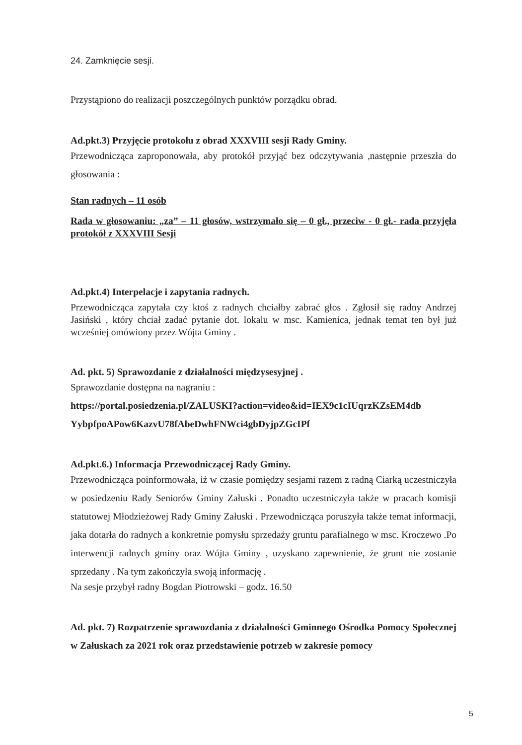24. Zamknięcie sesji.
Przystąpiono do realizacji poszczególnych punktów porządku obrad.
Ad.pkt.3) Przyjęcie protokołu z obrad XXXVIII sesji Rady Gminy.
Przewodnicząca zaproponowała, aby protokół przyjąć bez odczytywania ,następnie przeszła do głosowania :
Stan radnych – 11 osób
Rada w głosowaniu: „za” – 11 głosów, wstrzymało się – 0 gł., przeciw - 0 gł.- rada przyjęła protokół z XXXVIII Sesji
Ad.pkt.4) Interpelacje i zapytania radnych.
Przewodnicząca zapytała czy ktoś z radnych chciałby zabrać głos . Zgłosił się radny Andrzej Jasiński , który chciał zadać pytanie dot. lokalu w msc. Kamienica, jednak temat ten był już wcześniej omówiony przez Wójta Gminy .
Ad. pkt. 5) Sprawozdanie z działalności międzysesyjnej .
Sprawozdanie dostępna na nagraniu :
https://portal.posiedzenia.pl/ZALUSKI?action=video&id=IEX9c1cIUqrzKZsEM4db YybpfpoAPow6KazvU78fAbeDwhFNWci4gbDyjpZGcIPf
Ad.pkt.6.) Informacja Przewodniczącej Rady Gminy.
Przewodnicząca poinformowała, iż w czasie pomiędzy sesjami razem z radną Ciarką uczestniczyła w posiedzeniu Rady Seniorów Gminy Załuski . Ponadto uczestniczyła także w pracach komisji statutowej Młodzieżowej Rady Gminy Załuski . Przewodnicząca poruszyła także temat informacji, jaka dotarła do radnych a konkretnie pomysłu sprzedaży gruntu parafialnego w msc. Kroczewo .Po interwencji radnych gminy oraz Wójta Gminy , uzyskano zapewnienie, że grunt nie zostanie sprzedany . Na tym zakończyła swoją informację .
Na sesje przybył radny Bogdan Piotrowski – godz. 16.50
Ad. pkt. 7) Rozpatrzenie sprawozdania z działalności Gminnego Ośrodka Pomocy Społecznej w Załuskach za 2021 rok oraz przedstawienie potrzeb w zakresie pomocy
5